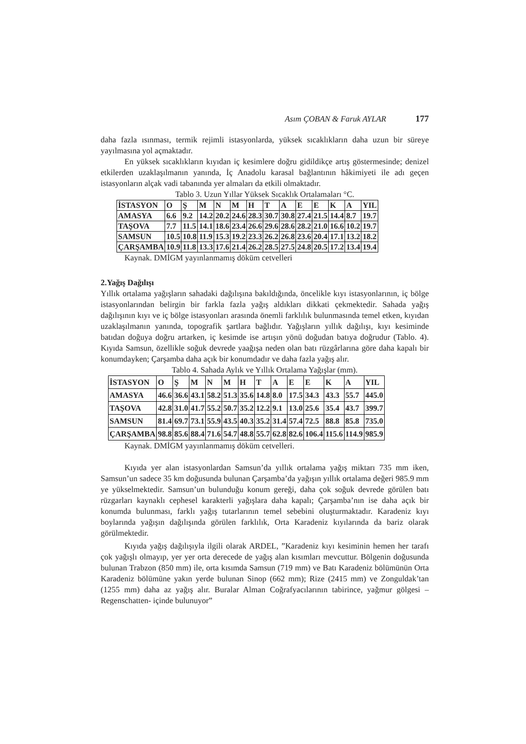Asım ÇOBAN & Faruk AYLAR 177
daha fazla ısınması, termik rejimli istasyonlarda, yüksek sıcaklıkların daha uzun bir süreye yayılmasına yol açmaktadır.
En yüksek sıcaklıkların kıyıdan iç kesimlere doğru gidildikçe artış göstermesinde; denizel etkilerden uzaklaşılmanın yanında, İç Anadolu karasal bağlantının hâkimiyeti ile adı geçen istasyonların alçak vadi tabanında yer almaları da etkili olmaktadır.
Tablo 3. Uzun Yıllar Yüksek Sıcaklık Ortalamaları °C.
| İSTASYON | O | Ş | M | N | M | H | T | A | E | E | K | A | YIL |
| AMASYA | 6.6 | 9.2 | 14.2 | 20.2 | 24.6 | 28.3 | 30.7 | 30.8 | 27.4 | 21.5 | 14.4 | 8.7 | 19.7 |
| TAŞOVA | 7.7 | 11.5 | 14.1 | 18.6 | 23.4 | 26.6 | 29.6 | 28.6 | 28.2 | 21.0 | 16.6 | 10.2 | 19.7 |
| SAMSUN | 10.5 | 10.8 | 11.9 | 15.3 | 19.2 | 23.3 | 26.2 | 26.8 | 23.6 | 20.4 | 17.1 | 13.2 | 18.2 |
| ÇARŞAMBA | 10.9 | 11.8 | 13.3 | 17.6 | 21.4 | 26.2 | 28.5 | 27.5 | 24.8 | 20.5 | 17.2 | 13.4 | 19.4 |
Kaynak. DMİGM yayınlanmamış döküm cetvelleri
2.Yağış Dağılışı
Yıllık ortalama yağışların sahadaki dağılışına bakıldığında, öncelikle kıyı istasyonlarının, iç bölge istasyonlarından belirgin bir farkla fazla yağış aldıkları dikkati çekmektedir. Sahada yağış dağılışının kıyı ve iç bölge istasyonları arasında önemli farklılık bulunmasında temel etken, kıyıdan uzaklaşılmanın yanında, topografik şartlara bağlıdır. Yağışların yıllık dağılışı, kıyı kesiminde batıdan doğuya doğru artarken, iç kesimde ise artışın yönü doğudan batıya doğrudur (Tablo. 4). Kıyıda Samsun, özellikle soğuk devrede yaağışa neden olan batı rüzgârlarına göre daha kapalı bir konumdayken; Çarşamba daha açık bir konumdadır ve daha fazla yağış alır.
Tablo 4. Sahada Aylık ve Yıllık Ortalama Yağışlar (mm).
| İSTASYON | O | Ş | M | N | M | H | T | A | E | E | K | A | YIL |
| AMASYA | 46.6 | 36.6 | 43.1 | 58.2 | 51.3 | 35.6 | 14.8 | 8.0 | 17.5 | 34.3 | 43.3 | 55.7 | 445.0 |
| TAŞOVA | 42.8 | 31.0 | 41.7 | 55.2 | 50.7 | 35.2 | 12.2 | 9.1 | 13.0 | 25.6 | 35.4 | 43.7 | 399.7 |
| SAMSUN | 81.4 | 69.7 | 73.1 | 55.9 | 43.5 | 40.3 | 35.2 | 31.4 | 57.4 | 72.5 | 88.8 | 85.8 | 735.0 |
| ÇARŞAMBA | 98.8 | 85.6 | 88.4 | 71.6 | 54.7 | 48.8 | 55.7 | 62.8 | 82.6 | 106.4 | 115.6 | 114.9 | 985.9 |
Kaynak. DMİGM yayınlanmamış döküm cetvelleri.
Kıyıda yer alan istasyonlardan Samsun’da yıllık ortalama yağış miktarı 735 mm iken, Samsun’un sadece 35 km doğusunda bulunan Çarşamba’da yağışın yıllık ortalama değeri 985.9 mm ye yükselmektedir. Samsun’un bulunduğu konum gereği, daha çok soğuk devrede görülen batı rüzgarları kaynaklı cephesel karakterli yağışlara daha kapalı; Çarşamba’nın ise daha açık bir konumda bulunması, farklı yağış tutarlarının temel sebebini oluşturmaktadır. Karadeniz kıyı boylarında yağışın dağılışında görülen farklılık, Orta Karadeniz kıyılarında da bariz olarak görülmektedir.
Kıyıda yağış dağılışıyla ilgili olarak ARDEL, ”Karadeniz kıyı kesiminin hemen her tarafı çok yağışlı olmayıp, yer yer orta derecede de yağış alan kısımları mevcuttur. Bölgenin doğusunda bulunan Trabzon (850 mm) ile, orta kısımda Samsun (719 mm) ve Batı Karadeniz bölümünün Orta Karadeniz bölümüne yakın yerde bulunan Sinop (662 mm); Rize (2415 mm) ve Zonguldak’tan (1255 mm) daha az yağış alır. Buralar Alman Coğrafyacılarının tabirince, yağmur gölgesi – Regenschatten- içinde bulunuyor”